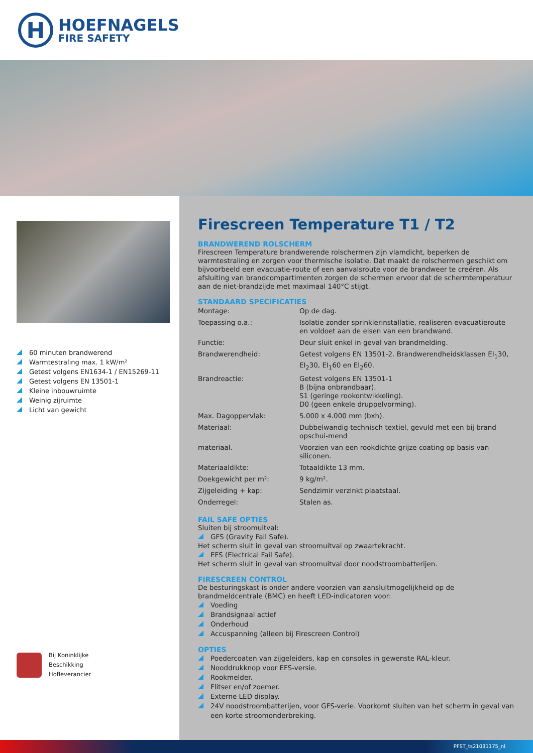H
HOEFNAGELS
FIRE SAFETY
60 minuten brandwerend
Warmtestraling max. 1 kW/m²
Getest volgens EN1634-1 / EN15269-11
Getest volgens EN 13501-1
Kleine inbouwruimte
Weinig zijruimte
Licht van gewicht
Bij Koninklijke
Beschikking
Hofleverancier
Firescreen Temperature T1 / T2
BRANDWEREND ROLSCHERM
Firescreen Temperature brandwerende rolschermen zijn vlamdicht, beperken de warmtestraling en zorgen voor thermische isolatie. Dat maakt de rolschermen geschikt om bijvoorbeeld een evacuatie-route of een aanvalsroute voor de brandweer te creëren. Als afsluiting van brandcompartimenten zorgen de schermen ervoor dat de schermtemperatuur aan de niet-brandzijde met maximaal 140°C stijgt.
STANDAARD SPECIFICATIES
| Montage: | Op de dag. |
| Toepassing o.a.: | Isolatie zonder sprinklerinstallatie, realiseren evacuatieroute en voldoet aan de eisen van een brandwand. |
| Functie: | Deur sluit enkel in geval van brandmelding. |
| Brandwerendheid: | Getest volgens EN 13501-2. Brandwerendheidsklassen EI<sub>1</sub>30, EI<sub>2</sub>30, EI<sub>1</sub>60 en EI<sub>2</sub>60. |
| Brandreactie: | Getest volgens EN 13501-1 B (bijna onbrandbaar). S1 (geringe rookontwikkeling). D0 (geen enkele druppelvorming). |
| Max. Dagoppervlak: | 5.000 x 4.000 mm (bxh). |
| Materiaal: | Dubbelwandig technisch textiel, gevuld met een bij brand opschui-mend |
| materiaal. | Voorzien van een rookdichte grijze coating op basis van siliconen. |
| Materiaaldikte: | Totaaldikte 13 mm. |
| Doekgewicht per m²: | 9 kg/m². |
| Zijgeleiding + kap: | Sendzimir verzinkt plaatstaal. |
| Onderregel: | Stalen as. |
FAIL SAFE OPTIES
Sluiten bij stroomuitval:
GFS (Gravity Fail Safe).
Het scherm sluit in geval van stroomuitval op zwaartekracht.
EFS (Electrical Fail Safe).
Het scherm sluit in geval van stroomuitval door noodstroombatterijen.
FIRESCREEN CONTROL
De besturingskast is onder andere voorzien van aansluitmogelijkheid op de brandmeldcentrale (BMC) en heeft LED-indicatoren voor:
Voeding
Brandsignaal actief
Onderhoud
Accuspanning (alleen bij Firescreen Control)
OPTIES
Poedercoaten van zijgeleiders, kap en consoles in gewenste RAL-kleur.
Nooddrukknop voor EFS-versie.
Rookmelder.
Flitser en/of zoemer.
Externe LED display.
24V noodstroombatterijen, voor GFS-verie. Voorkomt sluiten van het scherm in geval van een korte stroomonderbreking.
PFST_ts21031175_nl